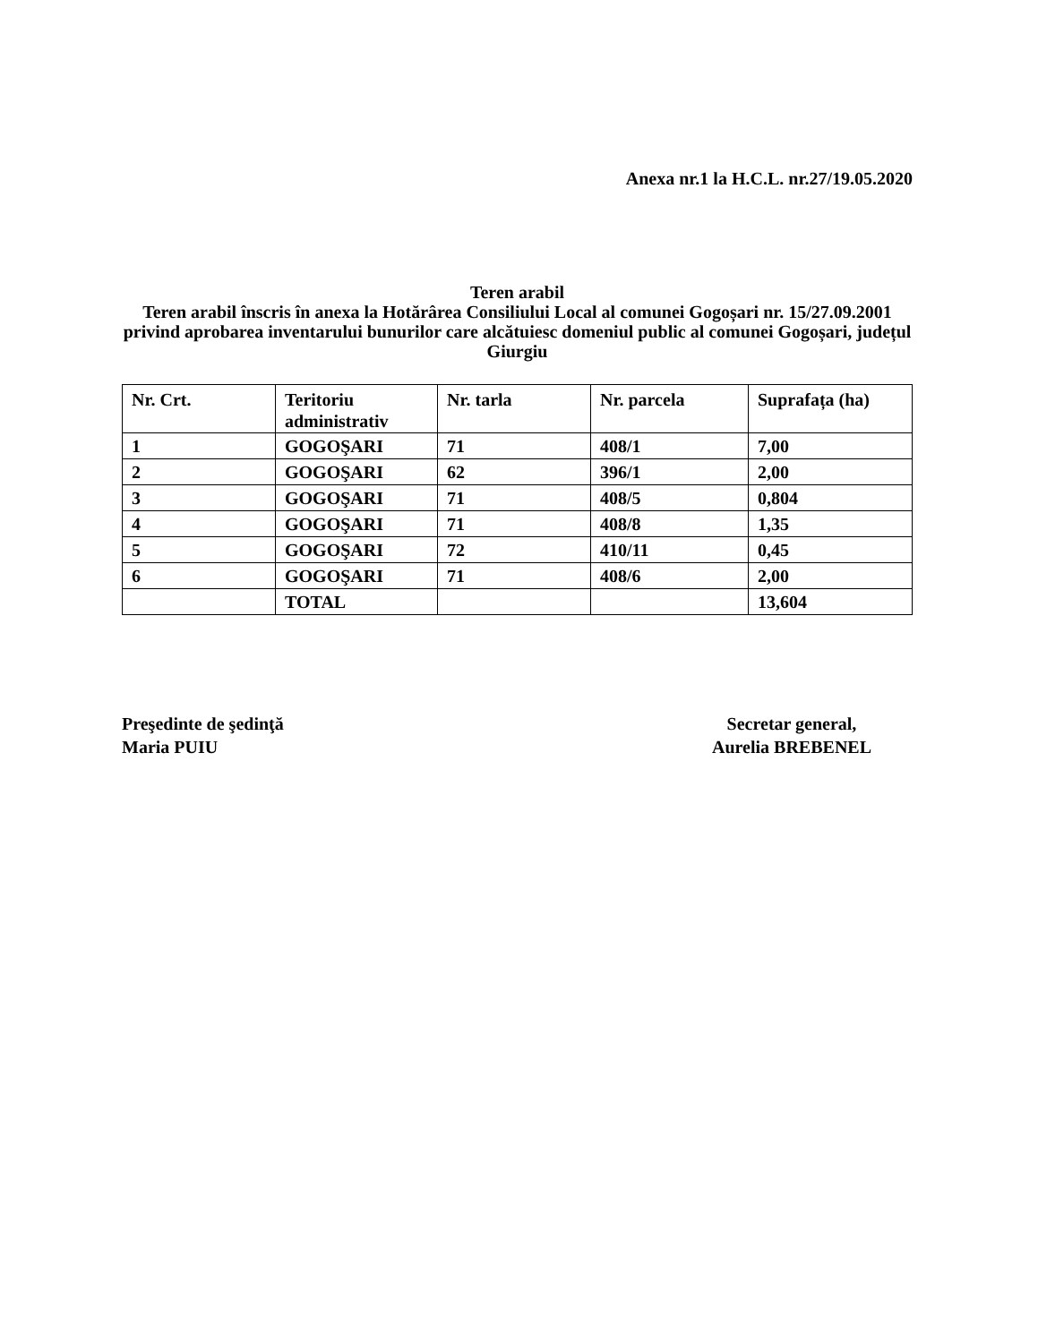Anexa nr.1 la H.C.L. nr.27/19.05.2020
Teren arabil
Teren arabil înscris în anexa la Hotărârea Consiliului Local al comunei Gogoșari nr. 15/27.09.2001 privind aprobarea inventarului bunurilor care alcătuiesc domeniul public al comunei Gogoșari, județul Giurgiu
| Nr. Crt. | Teritoriu administrativ | Nr. tarla | Nr. parcela | Suprafața (ha) |
| --- | --- | --- | --- | --- |
| 1 | GOGOŞARI | 71 | 408/1 | 7,00 |
| 2 | GOGOŞARI | 62 | 396/1 | 2,00 |
| 3 | GOGOŞARI | 71 | 408/5 | 0,804 |
| 4 | GOGOŞARI | 71 | 408/8 | 1,35 |
| 5 | GOGOŞARI | 72 | 410/11 | 0,45 |
| 6 | GOGOŞARI | 71 | 408/6 | 2,00 |
| | TOTAL | | | 13,604 |
Preşedinte de şedinţă
Maria PUIU
Secretar general,
Aurelia BREBENEL